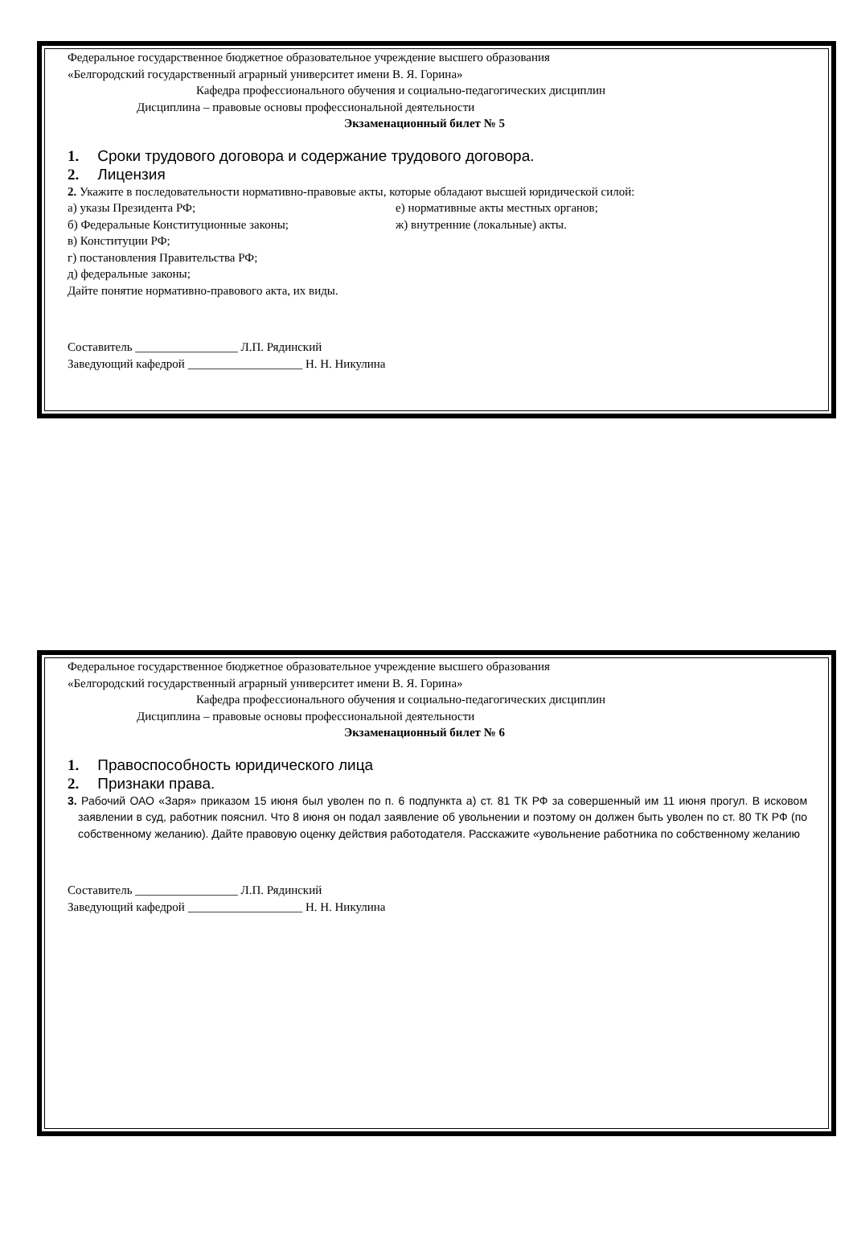Федеральное государственное бюджетное образовательное учреждение высшего образования
«Белгородский государственный аграрный университет имени В. Я. Горина»
Кафедра профессионального обучения и социально-педагогических дисциплин
Дисциплина – правовые основы профессиональной деятельности
Экзаменационный билет № 5
1. Сроки трудового договора и содержание трудового договора.
2. Лицензия
2. Укажите в последовательности нормативно-правовые акты, которые обладают высшей юридической силой:
а) указы Президента РФ; е) нормативные акты местных органов;
б) Федеральные Конституционные законы; ж) внутренние (локальные) акты.
в) Конституции РФ;
г) постановления Правительства РФ;
д) федеральные законы;
Дайте понятие нормативно-правового акта, их виды.
Составитель _________________ Л.П. Рядинский
Заведующий кафедрой ___________________ Н. Н. Никулина
Федеральное государственное бюджетное образовательное учреждение высшего образования
«Белгородский государственный аграрный университет имени В. Я. Горина»
Кафедра профессионального обучения и социально-педагогических дисциплин
Дисциплина – правовые основы профессиональной деятельности
Экзаменационный билет № 6
1. Правоспособность юридического лица
2. Признаки права.
3. Рабочий ОАО «Заря» приказом 15 июня был уволен по п. 6 подпункта а) ст. 81 ТК РФ за совершенный им 11 июня прогул. В исковом заявлении в суд, работник пояснил. Что 8 июня он подал заявление об увольнении и поэтому он должен быть уволен по ст. 80 ТК РФ (по собственному желанию). Дайте правовую оценку действия работодателя. Расскажите «увольнение работника по собственному желанию
Составитель _________________ Л.П. Рядинский
Заведующий кафедрой ___________________ Н. Н. Никулина